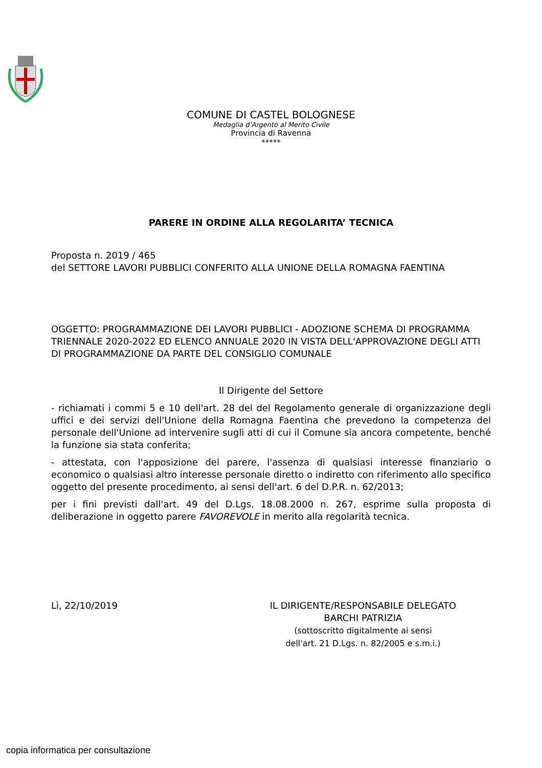COMUNE DI CASTEL BOLOGNESE
Medaglia d’Argento al Merito Civile
Provincia di Ravenna
*****
PARERE IN ORDINE ALLA REGOLARITA’ TECNICA
Proposta n. 2019 / 465
del SETTORE LAVORI PUBBLICI CONFERITO ALLA UNIONE DELLA ROMAGNA FAENTINA
OGGETTO: PROGRAMMAZIONE DEI LAVORI PUBBLICI - ADOZIONE SCHEMA DI PROGRAMMA TRIENNALE 2020-2022 ED ELENCO ANNUALE 2020 IN VISTA DELL'APPROVAZIONE DEGLI ATTI DI PROGRAMMAZIONE DA PARTE DEL CONSIGLIO COMUNALE
Il Dirigente del Settore
- richiamati i commi 5 e 10 dell'art. 28 del del Regolamento generale di organizzazione degli uffici e dei servizi dell'Unione della Romagna Faentina che prevedono la competenza del personale dell'Unione ad intervenire sugli atti di cui il Comune sia ancora competente, benché la funzione sia stata conferita;
- attestata, con l'apposizione del parere, l'assenza di qualsiasi interesse finanziario o economico o qualsiasi altro interesse personale diretto o indiretto con riferimento allo specifico oggetto del presente procedimento, ai sensi dell'art. 6 del D.P.R. n. 62/2013;
per i fini previsti dall'art. 49 del D.Lgs. 18.08.2000 n. 267, esprime sulla proposta di deliberazione in oggetto parere FAVOREVOLE in merito alla regolarità tecnica.
Lì, 22/10/2019 IL DIRIGENTE/RESPONSABILE DELEGATO
BARCHI PATRIZIA
(sottoscritto digitalmente ai sensi
dell'art. 21 D.Lgs. n. 82/2005 e s.m.i.)
copia informatica per consultazione